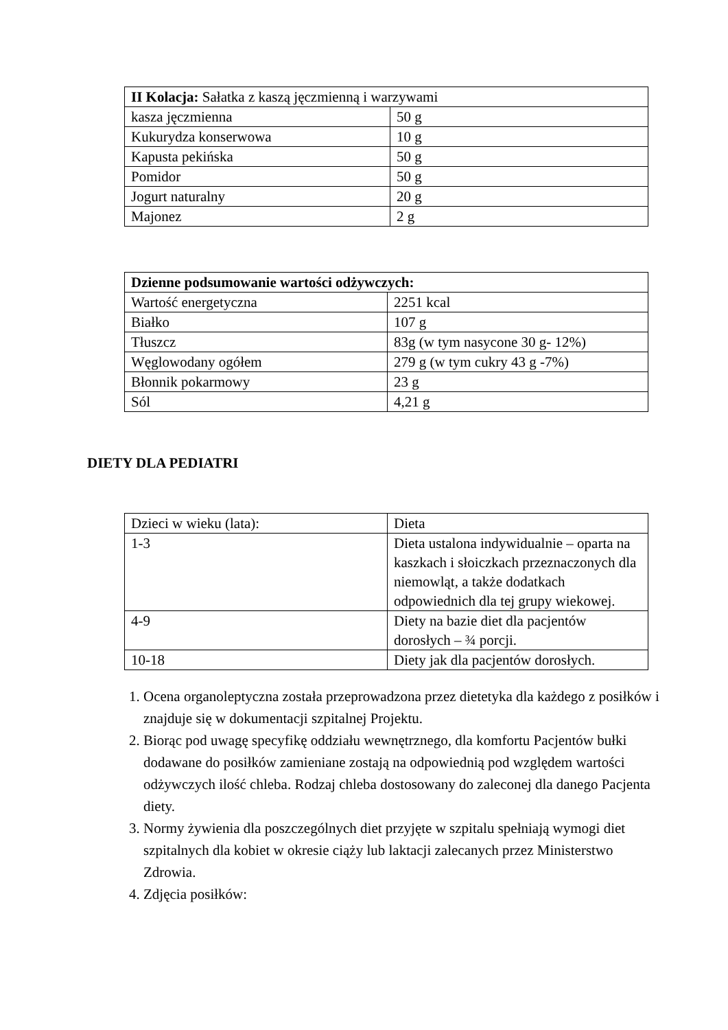| II Kolacja: Sałatka z kaszą jęczmienną i warzywami | |
| kasza jęczmienna | 50 g |
| Kukurydza konserwowa | 10 g |
| Kapusta pekińska | 50 g |
| Pomidor | 50 g |
| Jogurt naturalny | 20 g |
| Majonez | 2 g |
| Dzienne podsumowanie wartości odżywczych: | |
| Wartość energetyczna | 2251 kcal |
| Białko | 107 g |
| Tłuszcz | 83g (w tym nasycone 30 g- 12%) |
| Węglowodany ogółem | 279 g (w tym cukry 43 g -7%) |
| Błonnik pokarmowy | 23 g |
| Sól | 4,21 g |
DIETY DLA PEDIATRI
| Dzieci w wieku (lata): | Dieta |
| 1-3 | Dieta ustalona indywidualnie – oparta na kaszkach i słoiczkach przeznaczonych dla niemowląt, a także dodatkach odpowiednich dla tej grupy wiekowej. |
| 4-9 | Diety na bazie diet dla pacjentów dorosłych – ¾ porcji. |
| 10-18 | Diety jak dla pacjentów dorosłych. |
1. Ocena organoleptyczna została przeprowadzona przez dietetyka dla każdego z posiłków i znajduje się w dokumentacji szpitalnej Projektu.
2. Biorąc pod uwagę specyfikę oddziału wewnętrznego, dla komfortu Pacjentów bułki dodawane do posiłków zamieniane zostają na odpowiednią pod względem wartości odżywczych ilość chleba. Rodzaj chleba dostosowany do zaleconej dla danego Pacjenta diety.
3. Normy żywienia dla poszczególnych diet przyjęte w szpitalu spełniają wymogi diet szpitalnych dla kobiet w okresie ciąży lub laktacji zalecanych przez Ministerstwo Zdrowia.
4. Zdjęcia posiłków: